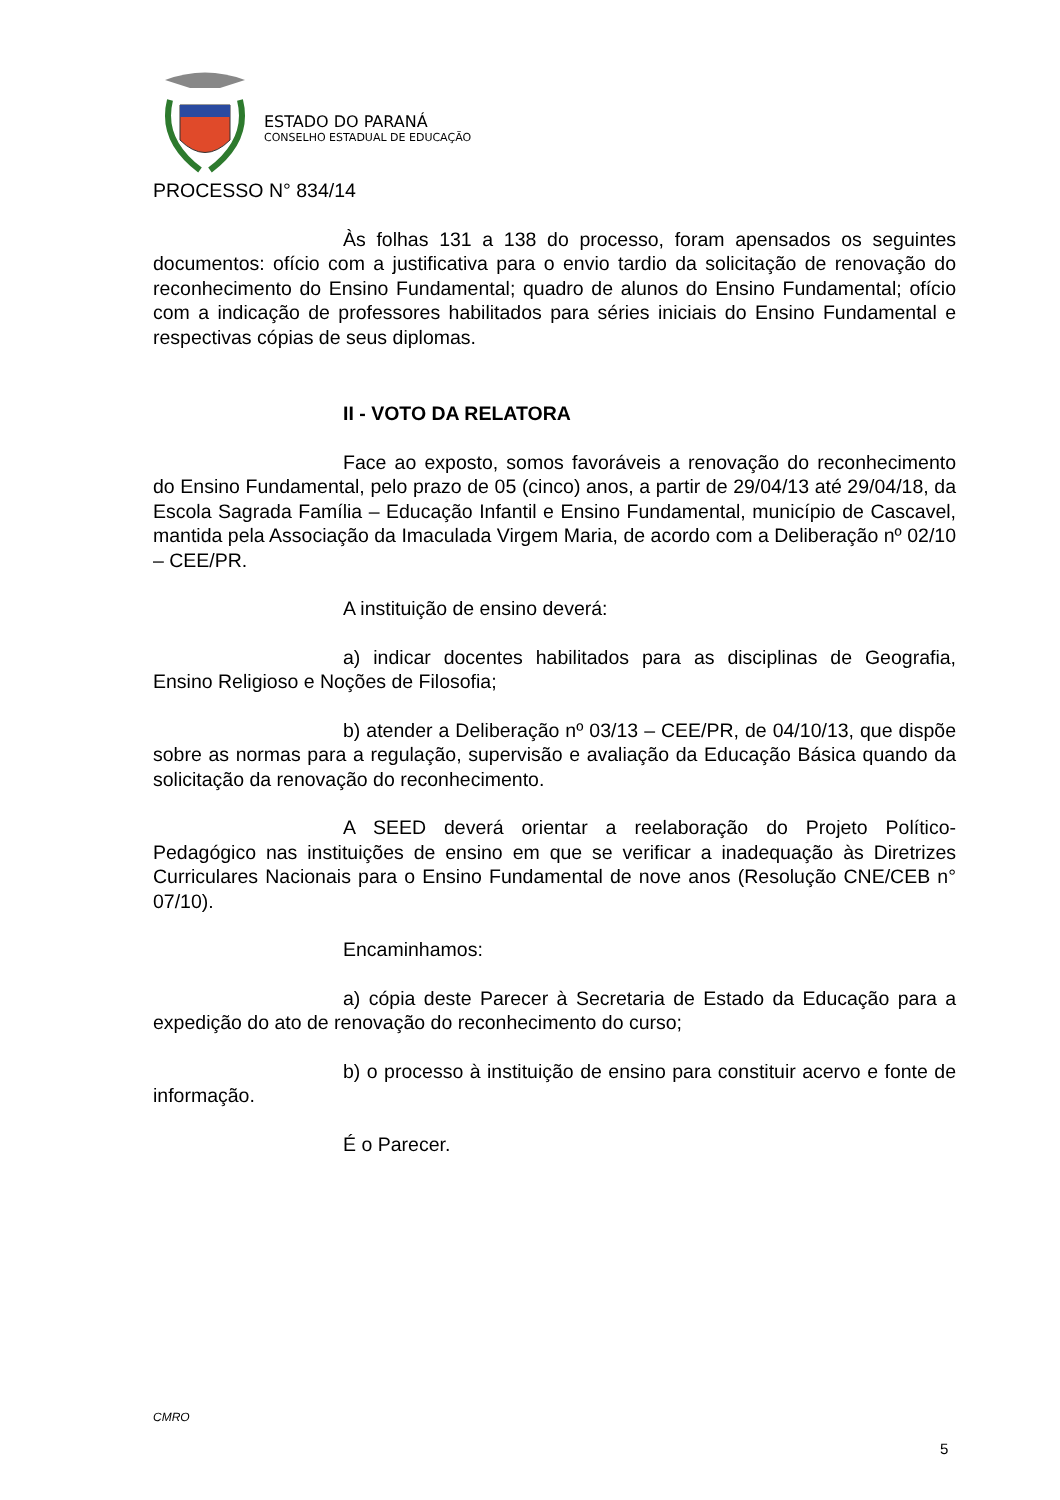ESTADO DO PARANÁ
CONSELHO ESTADUAL DE EDUCAÇÃO
PROCESSO N° 834/14
Às folhas 131 a 138 do processo, foram apensados os seguintes documentos: ofício com a justificativa para o envio tardio da solicitação de renovação do reconhecimento do Ensino Fundamental; quadro de alunos do Ensino Fundamental; ofício com a indicação de professores habilitados para séries iniciais do Ensino Fundamental e respectivas cópias de seus diplomas.
II - VOTO DA RELATORA
Face ao exposto, somos favoráveis a renovação do reconhecimento do Ensino Fundamental, pelo prazo de 05 (cinco) anos, a partir de 29/04/13 até 29/04/18, da Escola Sagrada Família – Educação Infantil e Ensino Fundamental, município de Cascavel, mantida pela Associação da Imaculada Virgem Maria, de acordo com a Deliberação nº 02/10 – CEE/PR.
A instituição de ensino deverá:
a) indicar docentes habilitados para as disciplinas de Geografia, Ensino Religioso e Noções de Filosofia;
b) atender a Deliberação nº 03/13 – CEE/PR, de 04/10/13, que dispõe sobre as normas para a regulação, supervisão e avaliação da Educação Básica quando da solicitação da renovação do reconhecimento.
A SEED deverá orientar a reelaboração do Projeto Político-Pedagógico nas instituições de ensino em que se verificar a inadequação às Diretrizes Curriculares Nacionais para o Ensino Fundamental de nove anos (Resolução CNE/CEB n° 07/10).
Encaminhamos:
a) cópia deste Parecer à Secretaria de Estado da Educação para a expedição do ato de renovação do reconhecimento do curso;
b) o processo à instituição de ensino para constituir acervo e fonte de informação.
É o Parecer.
CMRO
5